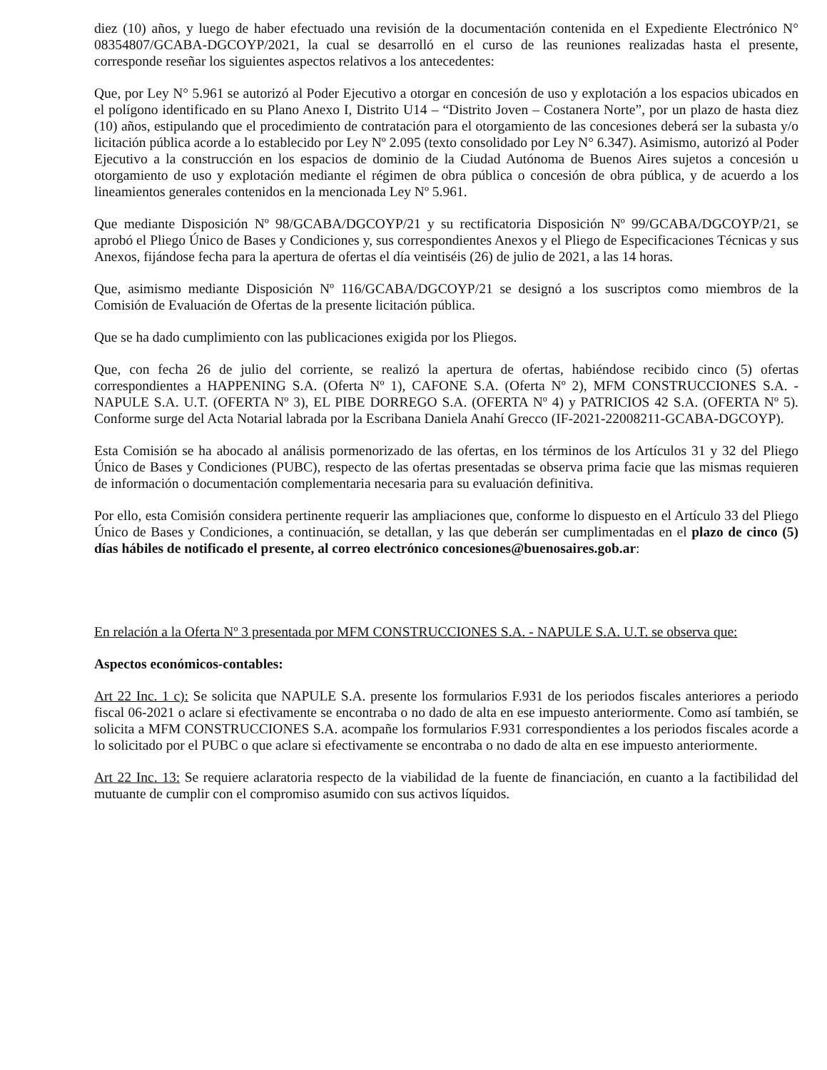diez (10) años, y luego de haber efectuado una revisión de la documentación contenida en el Expediente Electrónico N° 08354807/GCABA-DGCOYP/2021, la cual se desarrolló en el curso de las reuniones realizadas hasta el presente, corresponde reseñar los siguientes aspectos relativos a los antecedentes:
Que, por Ley N° 5.961 se autorizó al Poder Ejecutivo a otorgar en concesión de uso y explotación a los espacios ubicados en el polígono identificado en su Plano Anexo I, Distrito U14 – “Distrito Joven – Costanera Norte”, por un plazo de hasta diez (10) años, estipulando que el procedimiento de contratación para el otorgamiento de las concesiones deberá ser la subasta y/o licitación pública acorde a lo establecido por Ley Nº 2.095 (texto consolidado por Ley N° 6.347). Asimismo, autorizó al Poder Ejecutivo a la construcción en los espacios de dominio de la Ciudad Autónoma de Buenos Aires sujetos a concesión u otorgamiento de uso y explotación mediante el régimen de obra pública o concesión de obra pública, y de acuerdo a los lineamientos generales contenidos en la mencionada Ley Nº 5.961.
Que mediante Disposición Nº 98/GCABA/DGCOYP/21 y su rectificatoria Disposición Nº 99/GCABA/DGCOYP/21, se aprobó el Pliego Único de Bases y Condiciones y, sus correspondientes Anexos y el Pliego de Especificaciones Técnicas y sus Anexos, fijándose fecha para la apertura de ofertas el día veintiséis (26) de julio de 2021, a las 14 horas.
Que, asimismo mediante Disposición Nº 116/GCABA/DGCOYP/21 se designó a los suscriptos como miembros de la Comisión de Evaluación de Ofertas de la presente licitación pública.
Que se ha dado cumplimiento con las publicaciones exigida por los Pliegos.
Que, con fecha 26 de julio del corriente, se realizó la apertura de ofertas, habiéndose recibido cinco (5) ofertas correspondientes a HAPPENING S.A. (Oferta Nº 1), CAFONE S.A. (Oferta Nº 2), MFM CONSTRUCCIONES S.A. - NAPULE S.A. U.T. (OFERTA Nº 3), EL PIBE DORREGO S.A. (OFERTA Nº 4) y PATRICIOS 42 S.A. (OFERTA Nº 5). Conforme surge del Acta Notarial labrada por la Escribana Daniela Anahí Grecco (IF-2021-22008211-GCABA-DGCOYP).
Esta Comisión se ha abocado al análisis pormenorizado de las ofertas, en los términos de los Artículos 31 y 32 del Pliego Único de Bases y Condiciones (PUBC), respecto de las ofertas presentadas se observa prima facie que las mismas requieren de información o documentación complementaria necesaria para su evaluación definitiva.
Por ello, esta Comisión considera pertinente requerir las ampliaciones que, conforme lo dispuesto en el Artículo 33 del Pliego Único de Bases y Condiciones, a continuación, se detallan, y las que deberán ser cumplimentadas en el plazo de cinco (5) días hábiles de notificado el presente, al correo electrónico concesiones@buenosaires.gob.ar:
En relación a la Oferta Nº 3 presentada por MFM CONSTRUCCIONES S.A. - NAPULE S.A. U.T. se observa que:
Aspectos económicos-contables:
Art 22 Inc. 1 c): Se solicita que NAPULE S.A. presente los formularios F.931 de los periodos fiscales anteriores a periodo fiscal 06-2021 o aclare si efectivamente se encontraba o no dado de alta en ese impuesto anteriormente. Como así también, se solicita a MFM CONSTRUCCIONES S.A. acompañe los formularios F.931 correspondientes a los periodos fiscales acorde a lo solicitado por el PUBC o que aclare si efectivamente se encontraba o no dado de alta en ese impuesto anteriormente.
Art 22 Inc. 13: Se requiere aclaratoria respecto de la viabilidad de la fuente de financiación, en cuanto a la factibilidad del mutuante de cumplir con el compromiso asumido con sus activos líquidos.